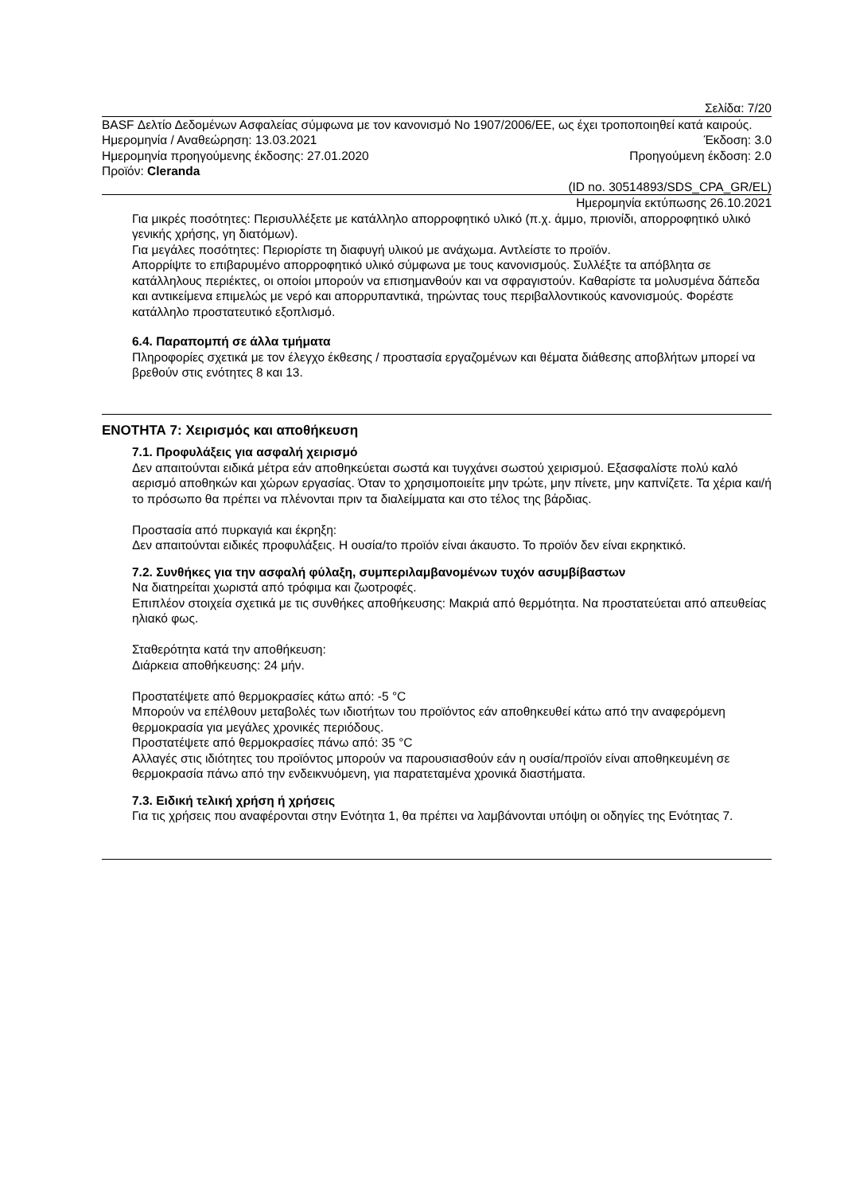Σελίδα: 7/20
BASF Δελτίο Δεδομένων Ασφαλείας σύμφωνα με τον κανονισμό No 1907/2006/ΕΕ, ως έχει τροποποιηθεί κατά καιρούς.
Ημερομηνία / Αναθεώρηση: 13.03.2021 Έκδοση: 3.0
Ημερομηνία προηγούμενης έκδοσης: 27.01.2020 Προηγούμενη έκδοση: 2.0
Προϊόν: Cleranda
(ID no. 30514893/SDS_CPA_GR/EL)
Ημερομηνία εκτύπωσης 26.10.2021
Για μικρές ποσότητες: Περισυλλέξετε με κατάλληλο απορροφητικό υλικό (π.χ. άμμο, πριονίδι, απορροφητικό υλικό γενικής χρήσης, γη διατόμων).
Για μεγάλες ποσότητες: Περιορίστε τη διαφυγή υλικού με ανάχωμα. Αντλείστε το προϊόν.
Απορρίψτε το επιβαρυμένο απορροφητικό υλικό σύμφωνα με τους κανονισμούς. Συλλέξτε τα απόβλητα σε κατάλληλους περιέκτες, οι οποίοι μπορούν να επισημανθούν και να σφραγιστούν. Καθαρίστε τα μολυσμένα δάπεδα και αντικείμενα επιμελώς με νερό και απορρυπαντικά, τηρώντας τους περιβαλλοντικούς κανονισμούς. Φορέστε κατάλληλο προστατευτικό εξοπλισμό.
6.4. Παραπομπή σε άλλα τμήματα
Πληροφορίες σχετικά με τον έλεγχο έκθεσης / προστασία εργαζομένων και θέματα διάθεσης αποβλήτων μπορεί να βρεθούν στις ενότητες 8 και 13.
ΕΝΟΤΗΤΑ 7: Χειρισμός και αποθήκευση
7.1. Προφυλάξεις για ασφαλή χειρισμό
Δεν απαιτούνται ειδικά μέτρα εάν αποθηκεύεται σωστά και τυγχάνει σωστού χειρισμού. Εξασφαλίστε πολύ καλό αερισμό αποθηκών και χώρων εργασίας. Όταν το χρησιμοποιείτε μην τρώτε, μην πίνετε, μην καπνίζετε. Τα χέρια και/ή το πρόσωπο θα πρέπει να πλένονται πριν τα διαλείμματα και στο τέλος της βάρδιας.
Προστασία από πυρκαγιά και έκρηξη:
Δεν απαιτούνται ειδικές προφυλάξεις. Η ουσία/το προϊόν είναι άκαυστο. Το προϊόν δεν είναι εκρηκτικό.
7.2. Συνθήκες για την ασφαλή φύλαξη, συμπεριλαμβανομένων τυχόν ασυμβίβαστων
Να διατηρείται χωριστά από τρόφιμα και ζωοτροφές.
Επιπλέον στοιχεία σχετικά με τις συνθήκες αποθήκευσης: Μακριά από θερμότητα. Να προστατεύεται από απευθείας ηλιακό φως.
Σταθερότητα κατά την αποθήκευση:
Διάρκεια αποθήκευσης: 24 μήν.
Προστατέψετε από θερμοκρασίες κάτω από: -5 °C
Μπορούν να επέλθουν μεταβολές των ιδιοτήτων του προϊόντος εάν αποθηκευθεί κάτω από την αναφερόμενη θερμοκρασία για μεγάλες χρονικές περιόδους.
Προστατέψετε από θερμοκρασίες πάνω από: 35 °C
Αλλαγές στις ιδιότητες του προϊόντος μπορούν να παρουσιασθούν εάν η ουσία/προϊόν είναι αποθηκευμένη σε θερμοκρασία πάνω από την ενδεικνυόμενη, για παρατεταμένα χρονικά διαστήματα.
7.3. Ειδική τελική χρήση ή χρήσεις
Για τις χρήσεις που αναφέρονται στην Ενότητα 1, θα πρέπει να λαμβάνονται υπόψη οι οδηγίες της Ενότητας 7.